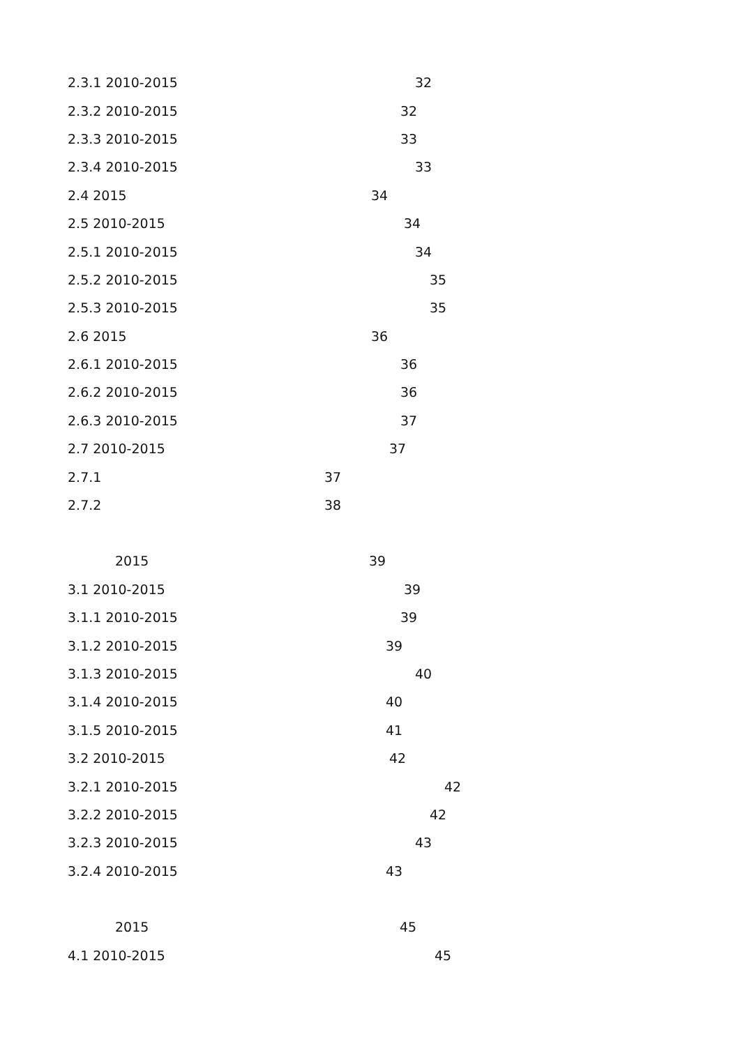2.3.1 2010-2015 32
2.3.2 2010-2015 32
2.3.3 2010-2015 33
2.3.4 2010-2015 33
2.4 2015 34
2.5 2010-2015 34
2.5.1 2010-2015 34
2.5.2 2010-2015 35
2.5.3 2010-2015 35
2.6 2015 36
2.6.1 2010-2015 36
2.6.2 2010-2015 36
2.6.3 2010-2015 37
2.7 2010-2015 37
2.7.1 37
2.7.2 38
2015 39
3.1 2010-2015 39
3.1.1 2010-2015 39
3.1.2 2010-2015 39
3.1.3 2010-2015 40
3.1.4 2010-2015 40
3.1.5 2010-2015 41
3.2 2010-2015 42
3.2.1 2010-2015 42
3.2.2 2010-2015 42
3.2.3 2010-2015 43
3.2.4 2010-2015 43
2015 45
4.1 2010-2015 45